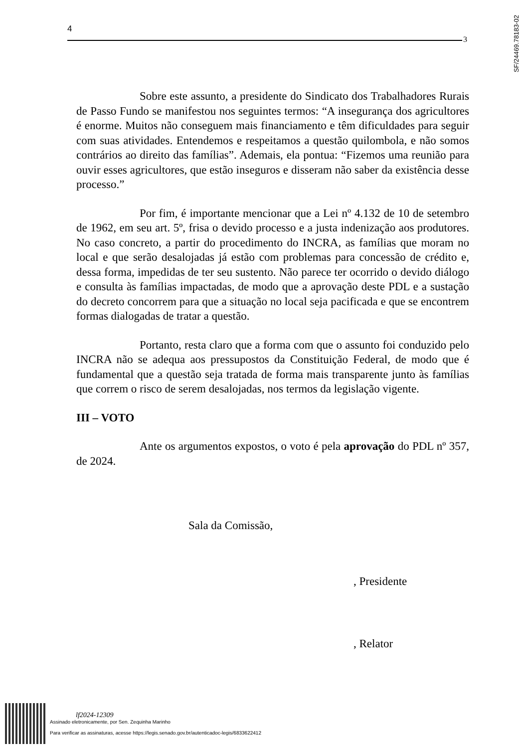4 3
SF/24469.78183-02
Sobre este assunto, a presidente do Sindicato dos Trabalhadores Rurais de Passo Fundo se manifestou nos seguintes termos: “A insegurança dos agricultores é enorme. Muitos não conseguem mais financiamento e têm dificuldades para seguir com suas atividades. Entendemos e respeitamos a questão quilombola, e não somos contrários ao direito das famílias”. Ademais, ela pontua: “Fizemos uma reunião para ouvir esses agricultores, que estão inseguros e disseram não saber da existência desse processo.”
Por fim, é importante mencionar que a Lei nº 4.132 de 10 de setembro de 1962, em seu art. 5º, frisa o devido processo e a justa indenização aos produtores. No caso concreto, a partir do procedimento do INCRA, as famílias que moram no local e que serão desalojadas já estão com problemas para concessão de crédito e, dessa forma, impedidas de ter seu sustento. Não parece ter ocorrido o devido diálogo e consulta às famílias impactadas, de modo que a aprovação deste PDL e a sustação do decreto concorrem para que a situação no local seja pacificada e que se encontrem formas dialogadas de tratar a questão.
Portanto, resta claro que a forma com que o assunto foi conduzido pelo INCRA não se adequa aos pressupostos da Constituição Federal, de modo que é fundamental que a questão seja tratada de forma mais transparente junto às famílias que correm o risco de serem desalojadas, nos termos da legislação vigente.
III – VOTO
Ante os argumentos expostos, o voto é pela aprovação do PDL nº 357, de 2024.
Sala da Comissão,
, Presidente
, Relator
lf2024-12309
Assinado eletronicamente, por Sen. Zequinha Marinho
Para verificar as assinaturas, acesse https://legis.senado.gov.br/autenticadoc-legis/6833622412